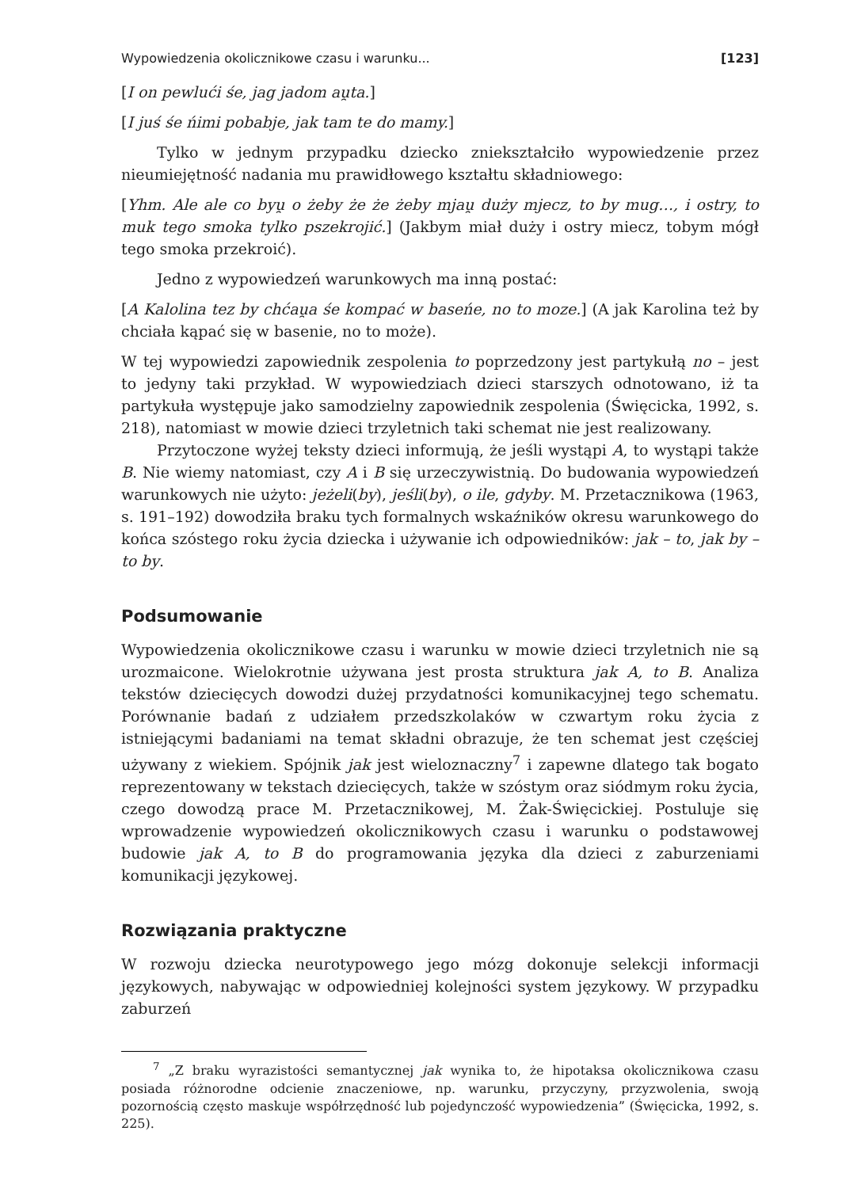Wypowiedzenia okolicznikowe czasu i warunku... [123]
[I on pewlući śe, jag jadom au̯ta.]
[I juś śe ńimi pobabje, jak tam te do mamy.]
Tylko w jednym przypadku dziecko zniekształciło wypowiedzenie przez nieumiejętność nadania mu prawidłowego kształtu składniowego:
[Yhm. Ale ale co byu̯ o żeby że że żeby mjau̯ duży mjecz, to by mug…, i ostry, to muk tego smoka tylko pszekrojić.] (Jakbym miał duży i ostry miecz, tobym mógł tego smoka przekroić).
Jedno z wypowiedzeń warunkowych ma inną postać:
[A Kalolina tez by chćau̯a śe kompać w baseńe, no to moze.] (A jak Karolina też by chciała kąpać się w basenie, no to może).
W tej wypowiedzi zapowiednik zespolenia to poprzedzony jest partykułą no – jest to jedyny taki przykład. W wypowiedziach dzieci starszych odnotowano, iż ta partykuła występuje jako samodzielny zapowiednik zespolenia (Święcicka, 1992, s. 218), natomiast w mowie dzieci trzyletnich taki schemat nie jest realizowany.
Przytoczone wyżej teksty dzieci informują, że jeśli wystąpi A, to wystąpi także B. Nie wiemy natomiast, czy A i B się urzeczywistnią. Do budowania wypowiedzeń warunkowych nie użyto: jeżeli(by), jeśli(by), o ile, gdyby. M. Przetacznikowa (1963, s. 191–192) dowodziła braku tych formalnych wskaźników okresu warunkowego do końca szóstego roku życia dziecka i używanie ich odpowiedników: jak – to, jak by – to by.
Podsumowanie
Wypowiedzenia okolicznikowe czasu i warunku w mowie dzieci trzyletnich nie są urozmaicone. Wielokrotnie używana jest prosta struktura jak A, to B. Analiza tekstów dziecięcych dowodzi dużej przydatności komunikacyjnej tego schematu. Porównanie badań z udziałem przedszkolaków w czwartym roku życia z istniejącymi badaniami na temat składni obrazuje, że ten schemat jest częściej używany z wiekiem. Spójnik jak jest wieloznaczny<sup>7</sup> i zapewne dlatego tak bogato reprezentowany w tekstach dziecięcych, także w szóstym oraz siódmym roku życia, czego dowodzą prace M. Przetacznikowej, M. Żak-Święcickiej. Postuluje się wprowadzenie wypowiedzeń okolicznikowych czasu i warunku o podstawowej budowie jak A, to B do programowania języka dla dzieci z zaburzeniami komunikacji językowej.
Rozwiązania praktyczne
W rozwoju dziecka neurotypowego jego mózg dokonuje selekcji informacji językowych, nabywając w odpowiedniej kolejności system językowy. W przypadku zaburzeń
<sup>7</sup> „Z braku wyrazistości semantycznej jak wynika to, że hipotaksa okolicznikowa czasu posiada różnorodne odcienie znaczeniowe, np. warunku, przyczyny, przyzwolenia, swoją pozornością często maskuje współrzędność lub pojedynczość wypowiedzenia” (Święcicka, 1992, s. 225).